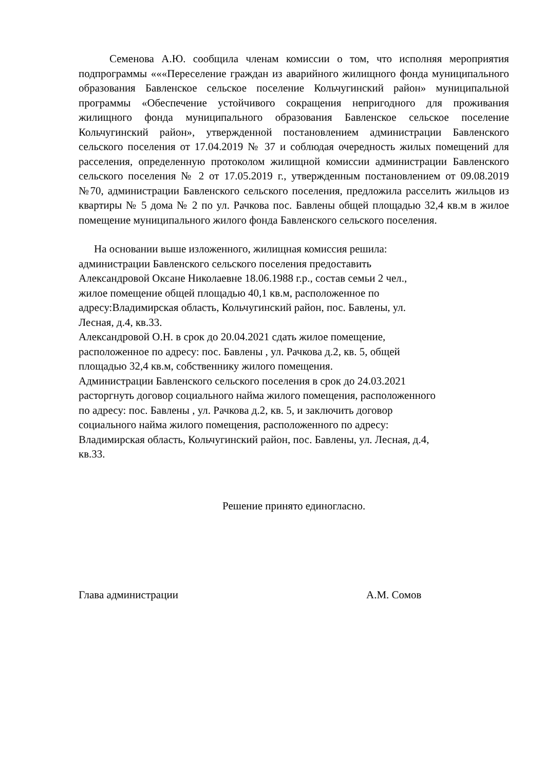Семенова А.Ю. сообщила членам комиссии о том, что исполняя мероприятия подпрограммы «««Переселение граждан из аварийного жилищного фонда муниципального образования Бавленское сельское поселение Кольчугинский район» муниципальной программы «Обеспечение устойчивого сокращения непригодного для проживания жилищного фонда муниципального образования Бавленское сельское поселение Кольчугинский район», утвержденной постановлением администрации Бавленского сельского поселения от 17.04.2019 № 37 и соблюдая очередность жилых помещений для расселения, определенную протоколом жилищной комиссии администрации Бавленского сельского поселения № 2 от 17.05.2019 г., утвержденным постановлением от 09.08.2019 №70, администрации Бавленского сельского поселения, предложила расселить жильцов из квартиры № 5 дома № 2 по ул. Рачкова пос. Бавлены общей площадью 32,4 кв.м в жилое помещение муниципального жилого фонда Бавленского сельского поселения.
На основании выше изложенного, жилищная комиссия решила:
администрации Бавленского сельского поселения предоставить
Александровой Оксане Николаевне 18.06.1988 г.р., состав семьи 2 чел.,
жилое помещение общей площадью 40,1 кв.м, расположенное по
адресу:Владимирская область, Кольчугинский район, пос. Бавлены, ул.
Лесная, д.4, кв.33.
Александровой О.Н. в срок до 20.04.2021 сдать жилое помещение,
расположенное по адресу: пос. Бавлены , ул. Рачкова д.2, кв. 5, общей
площадью 32,4 кв.м, собственнику жилого помещения.
Администрации Бавленского сельского поселения в срок до 24.03.2021
расторгнуть договор социального найма жилого помещения, расположенного
по адресу: пос. Бавлены , ул. Рачкова д.2, кв. 5, и заключить договор
социального найма жилого помещения, расположенного по адресу:
Владимирская область, Кольчугинский район, пос. Бавлены, ул. Лесная, д.4,
кв.33.
Решение принято единогласно.
Глава администрации А.М. Сомов